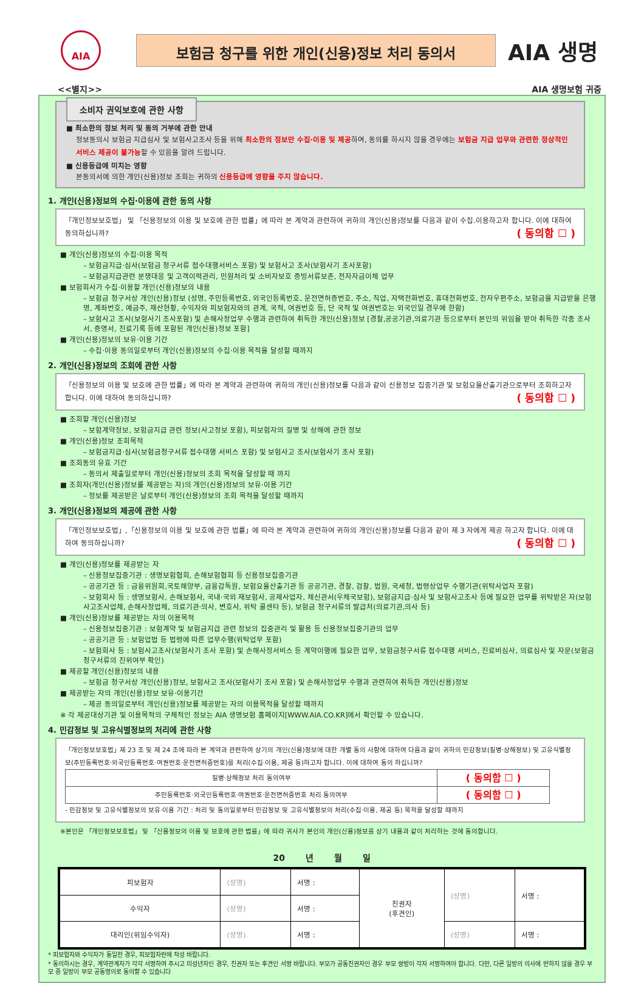AIA
보험금 청구를 위한 개인(신용)정보 처리 동의서
AIA 생명
<<별지>> AIA 생명보험 귀중
소비자 권익보호에 관한 사항
■ 최소한의 정보 처리 및 동의 거부에 관한 안내
정보동의시 보험금 지급심사 및 보험사고조사 등을 위해 최소한의 정보만 수집·이용 및 제공하며, 동의를 하시지 않을 경우에는 보험금 지급 업무와 관련한 정상적인 서비스 제공이 불가능할 수 있음을 알려 드립니다.
■ 신용등급에 미치는 영향
본동의서에 의한 개인(신용)정보 조회는 귀하의 신용등급에 영향을 주지 않습니다.
1. 개인(신용)정보의 수집·이용에 관한 동의 사항
「개인정보보호법」 및 「신용정보의 이용 및 보호에 관한 법률」에 따라 본 계약과 관련하여 귀하의 개인(신용)정보를 다음과 같이 수집.이용하고자 합니다. 이에 대하여 동의하십니까? ( 동의함 ☐ )
■ 개인(신용)정보의 수집·이용 목적
– 보험금지급·심사(보험금 청구서류 접수대행서비스 포함) 및 보험사고 조사(보험사기 조사포함)
– 보험금지급관련 분쟁대응 및 고객이력관리, 민원처리 및 소비자보호 증빙서류보존, 전자자금이체 업무
■ 보험회사가 수집·이용할 개인(신용)정보의 내용
– 보험금 청구서상 개인(신용)정보 (성명, 주민등록번호, 외국인등록번호, 운전면허증번호, 주소, 직업, 자택전화번호, 휴대전화번호, 전자우편주소, 보험금을 지급받을 은행명, 계좌번호, 예금주, 재산현황, 수익자와 피보험자와의 관계, 국적, 여권번호 등, 단 국적 및 여권번호는 외국인일 경우에 한함)
– 보험사고 조사(보험사기 조사포함) 및 손해사정업무 수행과 관련하여 취득한 개인(신용)정보 [경찰,공공기관,의료기관 등으로부터 본인의 위임을 받아 취득한 각종 조사서, 증명서, 진료기록 등에 포함된 개인(신용)정보 포함]
■ 개인(신용)정보의 보유·이용 기간
– 수집·이용 동의일로부터 개인(신용)정보의 수집·이용 목적을 달성할 때까지
2. 개인(신용)정보의 조회에 관한 사항
「신용정보의 이용 및 보호에 관한 법률」에 따라 본 계약과 관련하여 귀하의 개인(신용)정보를 다음과 같이 신용정보 집중기관 및 보험요율산출기관으로부터 조회하고자 합니다. 이에 대하여 동의하십니까? ( 동의함 ☐ )
■ 조회할 개인(신용)정보
– 보험계약정보, 보험금지급 관련 정보(사고정보 포함), 피보험자의 질병 및 상해에 관한 정보
■ 개인(신용)정보 조회목적
– 보험금지급·심사(보험금청구서류 접수대행 서비스 포함) 및 보험사고 조사(보험사기 조사 포함)
■ 조회동의 유효 기간
– 동의서 제출일로부터 개인(신용)정보의 조회 목적을 달성할 때 까지
■ 조회자(개인(신용)정보를 제공받는 자)의 개인(신용)정보의 보유·이용 기간
– 정보를 제공받은 날로부터 개인(신용)정보의 조회 목적을 달성할 때까지
3. 개인(신용)정보의 제공에 관한 사항
「개인정보보호법」,「신용정보의 이용 및 보호에 관한 법률」에 따라 본 계약과 관련하여 귀하의 개인(신용)정보를 다음과 같이 제 3 자에게 제공 하고자 합니다. 이에 대하여 동의하십니까? ( 동의함 ☐ )
■ 개인(신용)정보를 제공받는 자
– 신용정보집중기관 : 생명보험협회, 손해보험협회 등 신용정보집중기관
– 공공기관 등 : 금융위원회,국토해양부, 금융감독원, 보험요율산출기관 등 공공기관, 경찰, 검찰, 법원, 국세청, 법령상업무 수행기관(위탁사업자 포함)
– 보험회사 등 : 생명보험사, 손해보험사, 국내·국외 재보험사, 공제사업자, 체신관서(우체국보험), 보험금지급·심사 및 보험사고조사 등에 필요한 업무를 위탁받은 자(보험사고조사업체, 손해사정업체, 의료기관·의사, 변호사, 위탁 콜센타 등), 보험금 청구서류의 발급처(의료기관,의사 등)
■ 개인(신용)정보를 제공받는 자의 이용목적
– 신용정보집중기관 : 보험계약 및 보험금지급 관련 정보의 집중관리 및 활용 등 신용정보집중기관의 업무
– 공공기관 등 : 보험업법 등 법령에 따른 업무수행(위탁업무 포함)
– 보험회사 등 : 보험사고조사(보험사기 조사 포함) 및 손해사정서비스 등 계약이행에 필요한 업무, 보험금청구서류 접수대행 서비스, 진료비심사, 의료심사 및 자문(보험금 청구서류의 진위여부 확인)
■ 제공할 개인(신용)정보의 내용
– 보험금 청구서상 개인(신용)정보, 보험사고 조사(보험사기 조사 포함) 및 손해사정업무 수행과 관련하여 취득한 개인(신용)정보
■ 제공받는 자의 개인(신용)정보 보유·이용기간
– 제공 동의일로부터 개인(신용)정보를 제공받는 자의 이용목적을 달성할 때까지
※ 각 제공대상기관 및 이용목적의 구체적인 정보는 AIA 생명보험 홈페이지[WWW.AIA.CO.KR]에서 확인할 수 있습니다.
4. 민감정보 및 고유식별정보의 처리에 관한 사항
「개인정보보호법」제 23 조 및 제 24 조에 따라 본 계약과 관련하여 상기의 개인(신용)정보에 대한 개별 동의 사항에 대하여 다음과 같이 귀하의 민감정보(질병·상해정보) 및 고유식별정보(주민등록번호·외국인등록번호·여권번호·운전면허증번호)를 처리(수집·이용, 제공 등)하고자 합니다. 이에 대하여 동의 하십니까?
| 질병·상해정보 처리 동의여부 | ( 동의함 ☐ ) |
| 주민등록번호·외국인등록번호·여권번호·운전면허증번호 처리 동의여부 | ( 동의함 ☐ ) |
- 민감정보 및 고유식별정보의 보유·이용 기간 : 처리 및 동의일로부터 민감정보 및 고유식별정보의 처리(수집·이용, 제공 등) 목적을 달성할 때까지
※본인은 「개인정보보호법」 및 「신용정보의 이용 및 보호에 관한 법률」에 따라 귀사가 본인의 개인(신용)정보를 상기 내용과 같이 처리하는 것에 동의합니다.
20 년 월 일
| 피보험자 | (성명) | 서명 : | 친권자 (후견인) | (성명) | 서명 : |
| 수익자 | (성명) | 서명 : | | | |
| 대리인(위임수익자) | (성명) | 서명 : | | (성명) | 서명 : |
* 피보험자와 수익자가 동일한 경우, 피보험자란에 작성 바랍니다.
* 동의하시는 경우, 계약관계자가 각각 서명하여 주시고 미성년자인 경우, 친권자 또는 후견인 서명 바랍니다. 부모가 공동친권자인 경우 부모 쌍방이 각자 서명하여야 합니다. 다만, 다른 일방의 의사에 반하지 않을 경우 부모 중 일방이 부모 공동명의로 동의할 수 있습니다